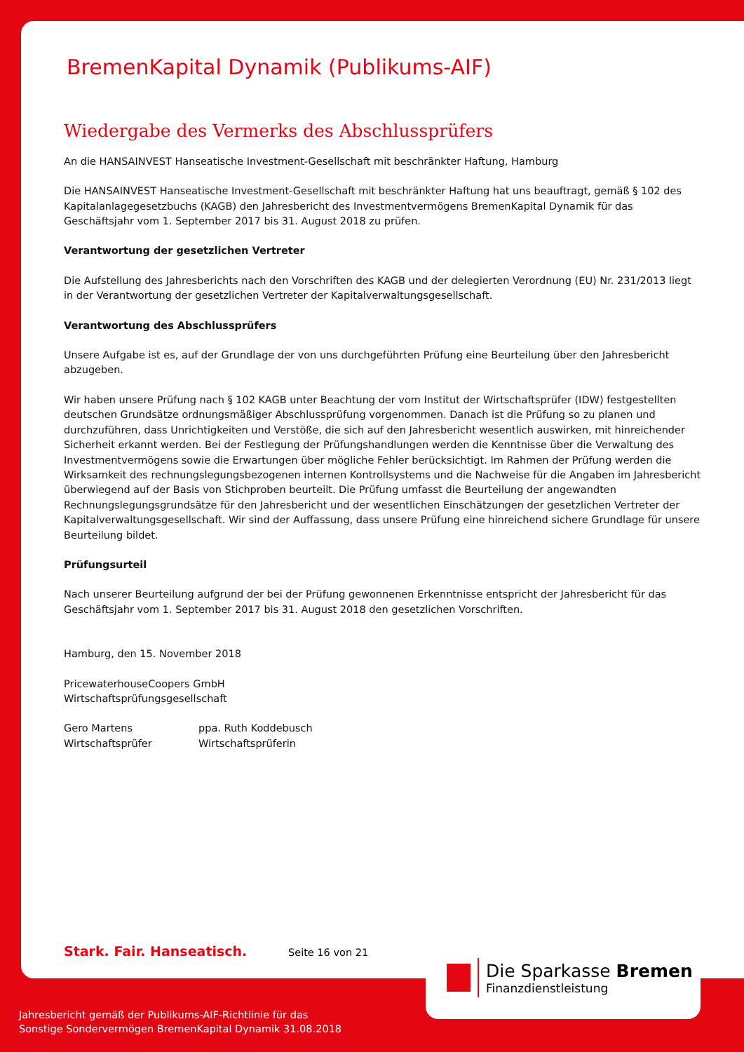BremenKapital Dynamik (Publikums-AIF)
Wiedergabe des Vermerks des Abschlussprüfers
An die HANSAINVEST Hanseatische Investment-Gesellschaft mit beschränkter Haftung, Hamburg
Die HANSAINVEST Hanseatische Investment-Gesellschaft mit beschränkter Haftung hat uns beauftragt, gemäß § 102 des Kapitalanlagegesetzbuchs (KAGB) den Jahresbericht des Investmentvermögens BremenKapital Dynamik für das Geschäftsjahr vom 1. September 2017 bis 31. August 2018 zu prüfen.
Verantwortung der gesetzlichen Vertreter
Die Aufstellung des Jahresberichts nach den Vorschriften des KAGB und der delegierten Verordnung (EU) Nr. 231/2013 liegt in der Verantwortung der gesetzlichen Vertreter der Kapitalverwaltungsgesellschaft.
Verantwortung des Abschlussprüfers
Unsere Aufgabe ist es, auf der Grundlage der von uns durchgeführten Prüfung eine Beurteilung über den Jahresbericht abzugeben.
Wir haben unsere Prüfung nach § 102 KAGB unter Beachtung der vom Institut der Wirtschaftsprüfer (IDW) festgestellten deutschen Grundsätze ordnungsmäßiger Abschlussprüfung vorgenommen. Danach ist die Prüfung so zu planen und durchzuführen, dass Unrichtigkeiten und Verstöße, die sich auf den Jahresbericht wesentlich auswirken, mit hinreichender Sicherheit erkannt werden. Bei der Festlegung der Prüfungshandlungen werden die Kenntnisse über die Verwaltung des Investmentvermögens sowie die Erwartungen über mögliche Fehler berücksichtigt. Im Rahmen der Prüfung werden die Wirksamkeit des rechnungslegungsbezogenen internen Kontrollsystems und die Nachweise für die Angaben im Jahresbericht überwiegend auf der Basis von Stichproben beurteilt. Die Prüfung umfasst die Beurteilung der angewandten Rechnungslegungsgrundsätze für den Jahresbericht und der wesentlichen Einschätzungen der gesetzlichen Vertreter der Kapitalverwaltungsgesellschaft. Wir sind der Auffassung, dass unsere Prüfung eine hinreichend sichere Grundlage für unsere Beurteilung bildet.
Prüfungsurteil
Nach unserer Beurteilung aufgrund der bei der Prüfung gewonnenen Erkenntnisse entspricht der Jahresbericht für das Geschäftsjahr vom 1. September 2017 bis 31. August 2018 den gesetzlichen Vorschriften.
Hamburg, den 15. November 2018
PricewaterhouseCoopers GmbH
Wirtschaftsprüfungsgesellschaft
Gero Martens
Wirtschaftsprüfer
ppa. Ruth Koddebusch
Wirtschaftsprüferin
Stark. Fair. Hanseatisch. Seite 16 von 21
Die Sparkasse Bremen
Finanzdienstleistung
Jahresbericht gemäß der Publikums-AIF-Richtlinie für das
Sonstige Sondervermögen BremenKapital Dynamik 31.08.2018